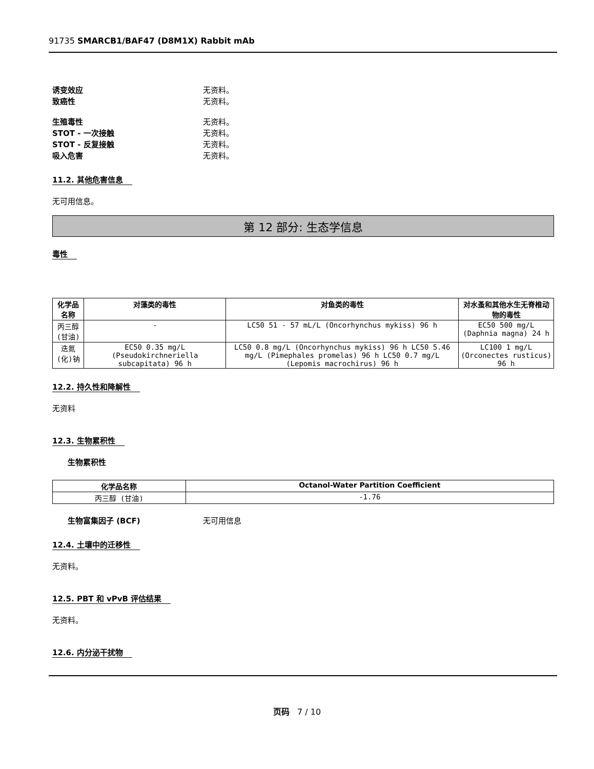91735 SMARCB1/BAF47 (D8M1X) Rabbit mAb
诱变效应 无资料。
致癌性 无资料。
生殖毒性 无资料。
STOT - 一次接触 无资料。
STOT - 反复接触 无资料。
吸入危害 无资料。
11.2. 其他危害信息
无可用信息。
第 12 部分: 生态学信息
毒性
| 化学品名称 | 对藻类的毒性 | 对鱼类的毒性 | 对水蚤和其他水生无脊椎动物的毒性 |
| --- | --- | --- | --- |
| 丙三醇 (甘油) | - | LC50 51 - 57 mL/L (Oncorhynchus mykiss) 96 h | EC50 500 mg/L (Daphnia magna) 24 h |
| 迭氮(化)钠 | EC50 0.35 mg/L (Pseudokirchneriella subcapitata) 96 h | LC50 0.8 mg/L (Oncorhynchus mykiss) 96 h LC50 5.46 mg/L (Pimephales promelas) 96 h LC50 0.7 mg/L (Lepomis macrochirus) 96 h | LC100 1 mg/L (Orconectes rusticus) 96 h |
12.2. 持久性和降解性
无资料
12.3. 生物累积性
生物累积性
| 化学品名称 | Octanol-Water Partition Coefficient |
| --- | --- |
| 丙三醇 (甘油) | -1.76 |
生物富集因子 (BCF) 无可用信息
12.4. 土壤中的迁移性
无资料。
12.5. PBT 和 vPvB 评估结果
无资料。
12.6. 内分泌干扰物
页码 7 / 10